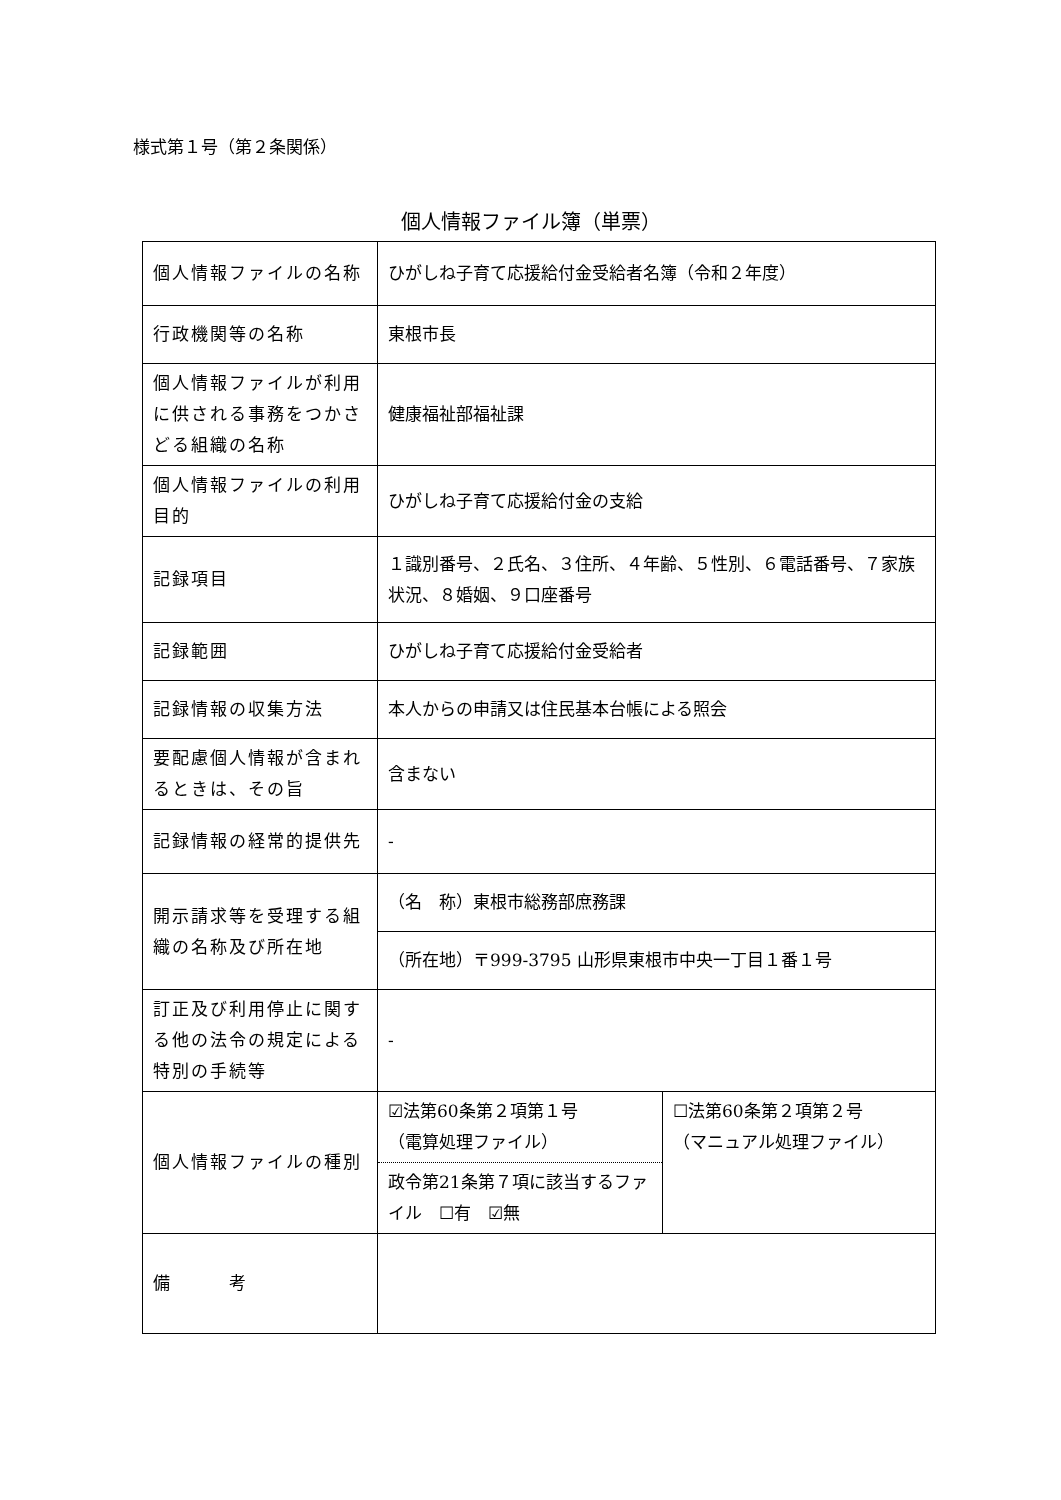様式第１号（第２条関係）
個人情報ファイル簿（単票）
| 個人情報ファイルの名称 | ひがしね子育て応援給付金受給者名簿（令和２年度） | |
| 行政機関等の名称 | 東根市長 | |
| 個人情報ファイルが利用に供される事務をつかさどる組織の名称 | 健康福祉部福祉課 | |
| 個人情報ファイルの利用目的 | ひがしね子育て応援給付金の支給 | |
| 記録項目 | １識別番号、２氏名、３住所、４年齢、５性別、６電話番号、７家族状況、８婚姻、９口座番号 | |
| 記録範囲 | ひがしね子育て応援給付金受給者 | |
| 記録情報の収集方法 | 本人からの申請又は住民基本台帳による照会 | |
| 要配慮個人情報が含まれるときは、その旨 | 含まない | |
| 記録情報の経常的提供先 | - | |
| 開示請求等を受理する組織の名称及び所在地 | （名 称）東根市総務部庶務課 | |
| | （所在地）〒999-3795 山形県東根市中央一丁目１番１号 | |
| 訂正及び利用停止に関する他の法令の規定による特別の手続等 | - | |
| 個人情報ファイルの種別 | ☑法第60条第２項第１号 （電算処理ファイル） | ☐法第60条第２項第２号 （マニュアル処理ファイル） |
| | 政令第21条第７項に該当するファイル ☐有 ☑無 | |
| 備 考 | | |